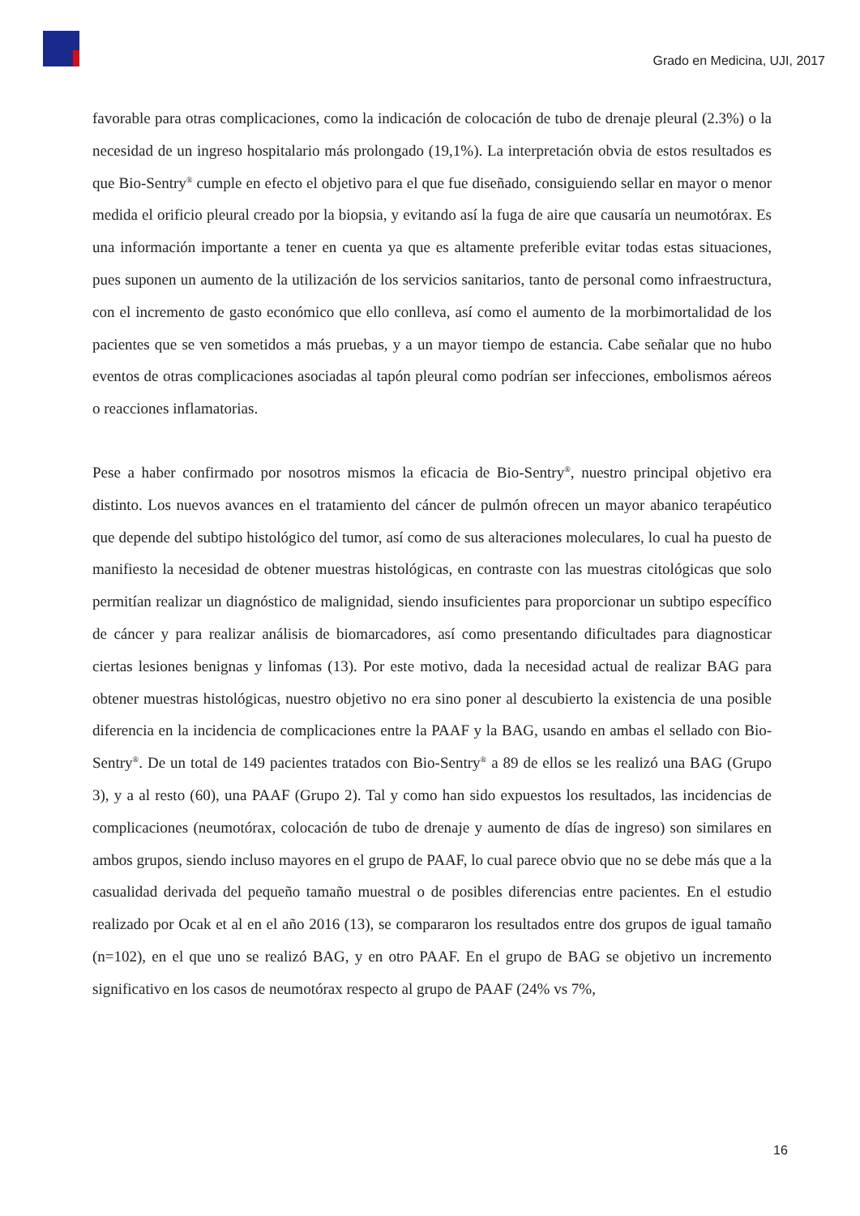Grado en Medicina, UJI, 2017
favorable para otras complicaciones, como la indicación de colocación de tubo de drenaje pleural (2.3%) o la necesidad de un ingreso hospitalario más prolongado (19,1%). La interpretación obvia de estos resultados es que Bio-Sentry<sup>®</sup> cumple en efecto el objetivo para el que fue diseñado, consiguiendo sellar en mayor o menor medida el orificio pleural creado por la biopsia, y evitando así la fuga de aire que causaría un neumotórax. Es una información importante a tener en cuenta ya que es altamente preferible evitar todas estas situaciones, pues suponen un aumento de la utilización de los servicios sanitarios, tanto de personal como infraestructura, con el incremento de gasto económico que ello conlleva, así como el aumento de la morbimortalidad de los pacientes que se ven sometidos a más pruebas, y a un mayor tiempo de estancia. Cabe señalar que no hubo eventos de otras complicaciones asociadas al tapón pleural como podrían ser infecciones, embolismos aéreos o reacciones inflamatorias.
Pese a haber confirmado por nosotros mismos la eficacia de Bio-Sentry<sup>®</sup>, nuestro principal objetivo era distinto. Los nuevos avances en el tratamiento del cáncer de pulmón ofrecen un mayor abanico terapéutico que depende del subtipo histológico del tumor, así como de sus alteraciones moleculares, lo cual ha puesto de manifiesto la necesidad de obtener muestras histológicas, en contraste con las muestras citológicas que solo permitían realizar un diagnóstico de malignidad, siendo insuficientes para proporcionar un subtipo específico de cáncer y para realizar análisis de biomarcadores, así como presentando dificultades para diagnosticar ciertas lesiones benignas y linfomas (13). Por este motivo, dada la necesidad actual de realizar BAG para obtener muestras histológicas, nuestro objetivo no era sino poner al descubierto la existencia de una posible diferencia en la incidencia de complicaciones entre la PAAF y la BAG, usando en ambas el sellado con Bio-Sentry<sup>®</sup>. De un total de 149 pacientes tratados con Bio-Sentry<sup>®</sup> a 89 de ellos se les realizó una BAG (Grupo 3), y a al resto (60), una PAAF (Grupo 2). Tal y como han sido expuestos los resultados, las incidencias de complicaciones (neumotórax, colocación de tubo de drenaje y aumento de días de ingreso) son similares en ambos grupos, siendo incluso mayores en el grupo de PAAF, lo cual parece obvio que no se debe más que a la casualidad derivada del pequeño tamaño muestral o de posibles diferencias entre pacientes. En el estudio realizado por Ocak et al en el año 2016 (13), se compararon los resultados entre dos grupos de igual tamaño (n=102), en el que uno se realizó BAG, y en otro PAAF. En el grupo de BAG se objetivo un incremento significativo en los casos de neumotórax respecto al grupo de PAAF (24% vs 7%,
16